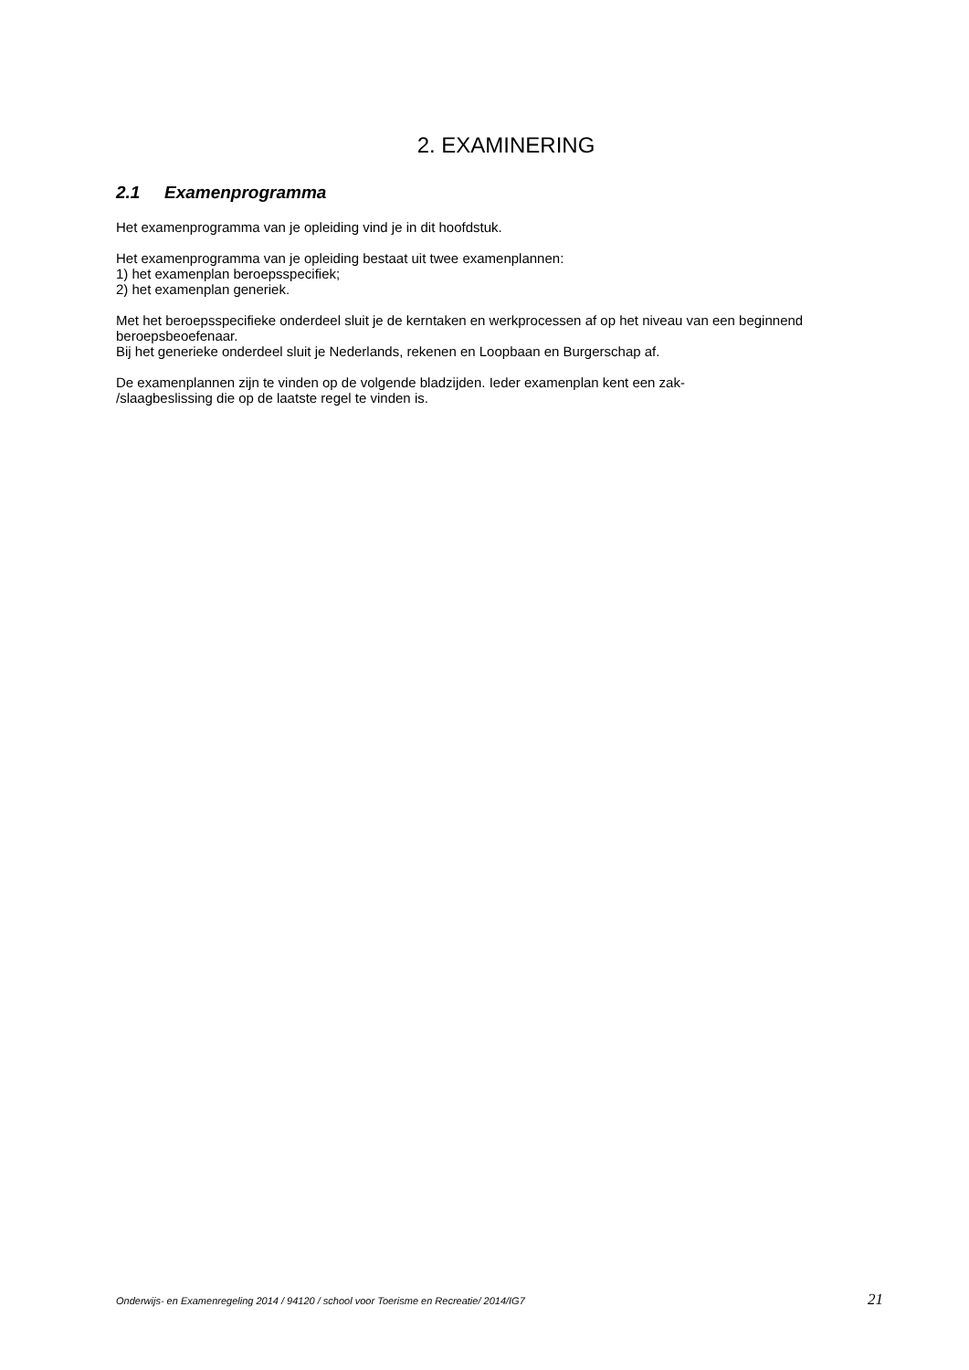2. EXAMINERING
2.1 Examenprogramma
Het examenprogramma van je opleiding vind je in dit hoofdstuk.
Het examenprogramma van je opleiding bestaat uit twee examenplannen:
1) het examenplan beroepsspecifiek;
2) het examenplan generiek.
Met het beroepsspecifieke onderdeel sluit je de kerntaken en werkprocessen af op het niveau van een beginnend beroepsbeoefenaar.
Bij het generieke onderdeel sluit je Nederlands, rekenen en Loopbaan en Burgerschap af.
De examenplannen zijn te vinden op de volgende bladzijden. Ieder examenplan kent een zak-
/slaagbeslissing die op de laatste regel te vinden is.
Onderwijs- en Examenregeling 2014 / 94120 / school voor Toerisme en Recreatie/ 2014/IG7 21